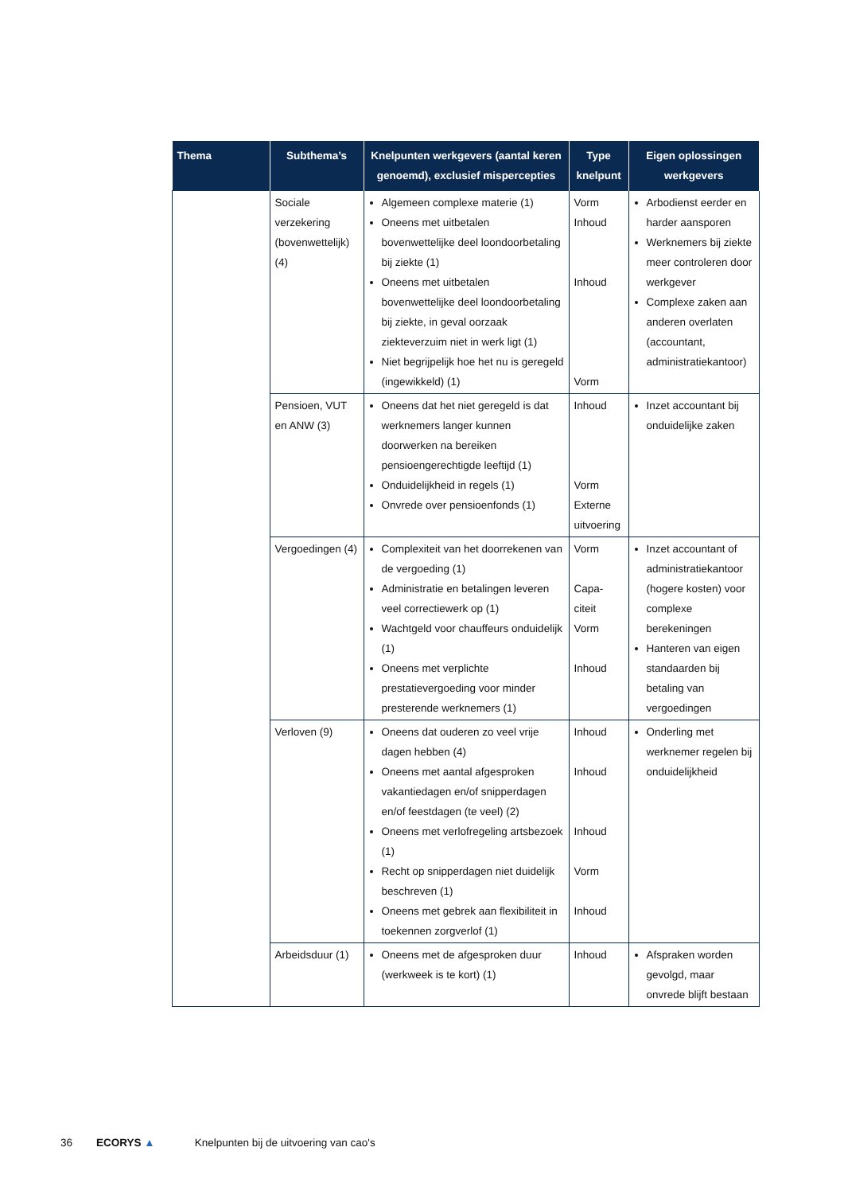| Thema | Subthema’s | Knelpunten werkgevers (aantal keren genoemd), exclusief mispercepties | Type knelpunt | Eigen oplossingen werkgevers |
| --- | --- | --- | --- | --- |
| | Sociale verzekering (bovenwettelijk) (4) | Algemeen complexe materie (1) Oneens met uitbetalen bovenwettelijke deel loondoorbetaling bij ziekte (1) Oneens met uitbetalen bovenwettelijke deel loondoorbetaling bij ziekte, in geval oorzaak ziekteverzuim niet in werk ligt (1) Niet begrijpelijk hoe het nu is geregeld (ingewikkeld) (1) | Vorm Inhoud Inhoud Vorm | Arbodienst eerder en harder aansporen Werknemers bij ziekte meer controleren door werkgever Complexe zaken aan anderen overlaten (accountant, administratiekantoor) |
| | Pensioen, VUT en ANW (3) | Oneens dat het niet geregeld is dat werknemers langer kunnen doorwerken na bereiken pensioengerechtigde leeftijd (1) Onduidelijkheid in regels (1) Onvrede over pensioenfonds (1) | Inhoud Vorm Externe uitvoering | Inzet accountant bij onduidelijke zaken |
| | Vergoedingen (4) | Complexiteit van het doorrekenen van de vergoeding (1) Administratie en betalingen leveren veel correctiewerk op (1) Wachtgeld voor chauffeurs onduidelijk (1) Oneens met verplichte prestatievergoeding voor minder presterende werknemers (1) | Vorm Capa- citeit Vorm Inhoud | Inzet accountant of administratiekantoor (hogere kosten) voor complexe berekeningen Hanteren van eigen standaarden bij betaling van vergoedingen |
| | Verloven (9) | Oneens dat ouderen zo veel vrije dagen hebben (4) Oneens met aantal afgesproken vakantiedagen en/of snipperdagen en/of feestdagen (te veel) (2) Oneens met verlofregeling artsbezoek (1) Recht op snipperdagen niet duidelijk beschreven (1) Oneens met gebrek aan flexibiliteit in toekennen zorgverlof (1) | Inhoud Inhoud Inhoud Vorm Inhoud | Onderling met werknemer regelen bij onduidelijkheid |
| | Arbeidsduur (1) | Oneens met de afgesproken duur (werkweek is te kort) (1) | Inhoud | Afspraken worden gevolgd, maar onvrede blijft bestaan |
36 ECORYS ▲ Knelpunten bij de uitvoering van cao's